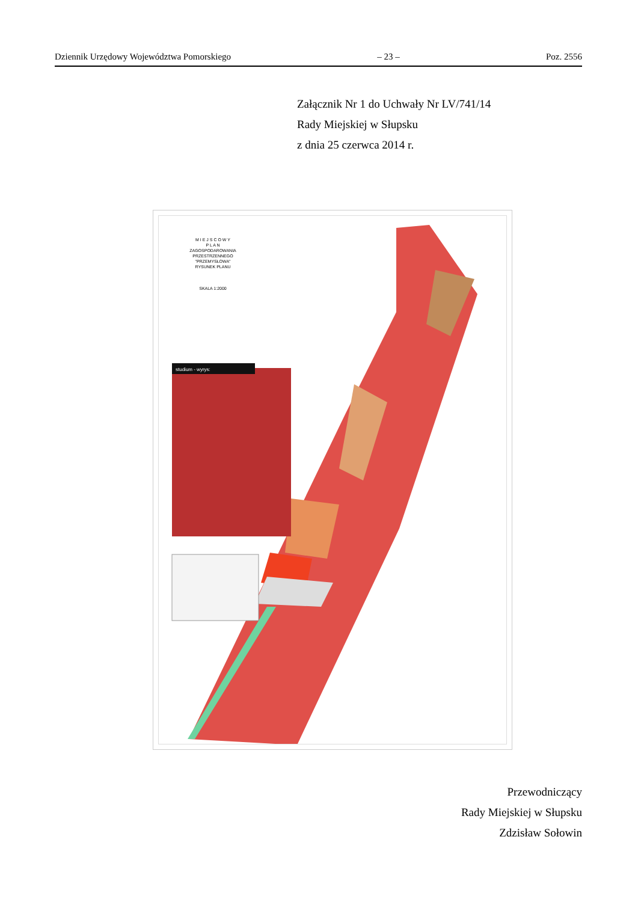Dziennik Urzędowy Województwa Pomorskiego – 23 – Poz. 2556
Załącznik Nr 1 do Uchwały Nr LV/741/14
Rady Miejskiej w Słupsku
z dnia 25 czerwca 2014 r.
M I E J S C O W Y
P L A N
ZAGOSPODAROWANIA
PRZESTRZENNEGO
"PRZEMYSŁOWA"
RYSUNEK PLANU
SKALA 1:2000
studium - wyrys:
Przewodniczący
Rady Miejskiej w Słupsku
Zdzisław Sołowin